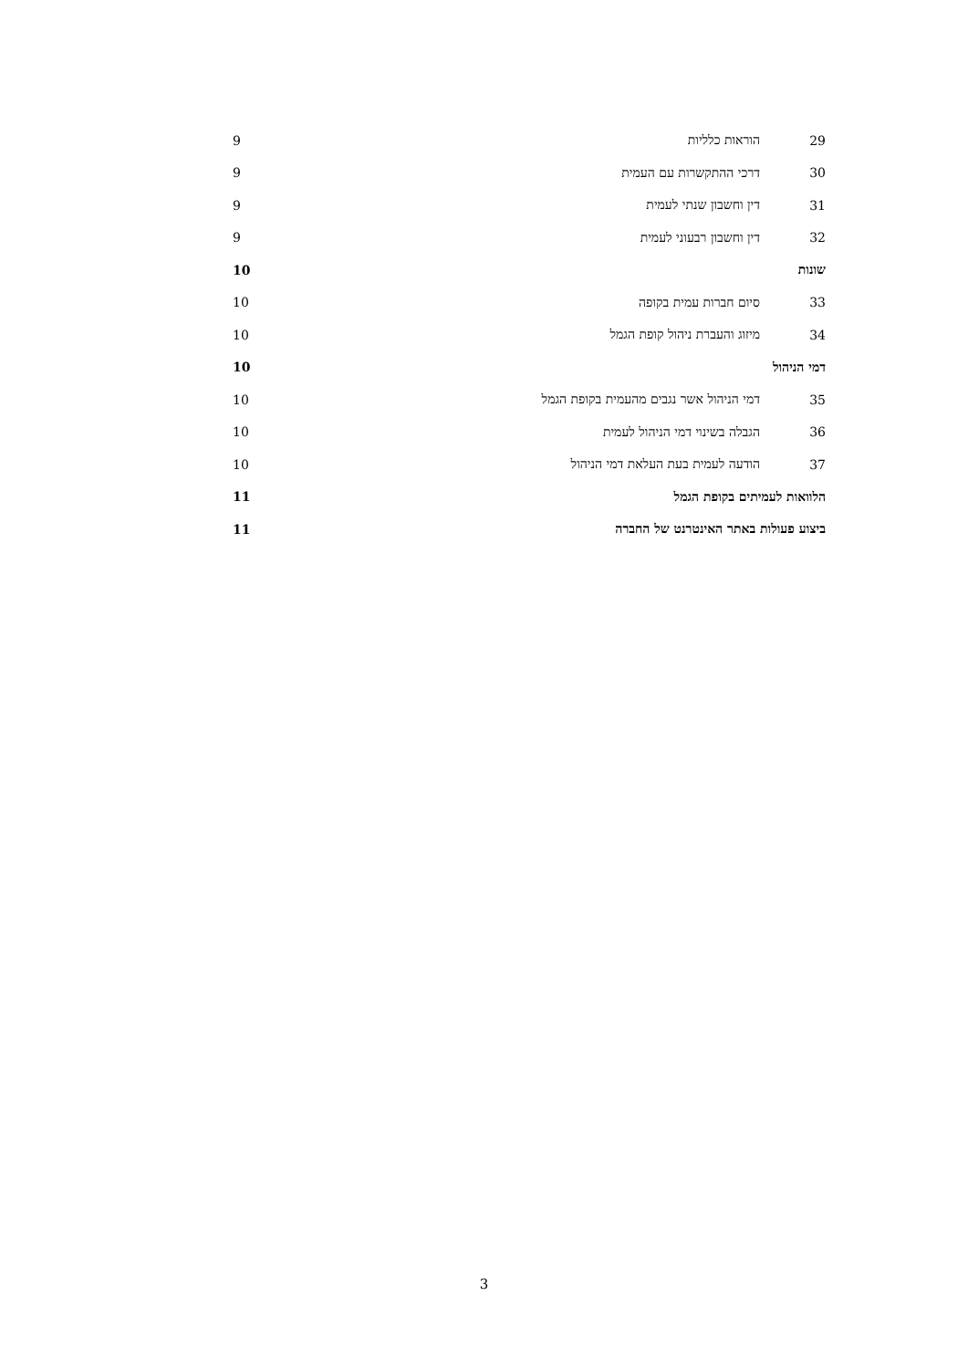29 הוראות כלליות 9
30 דרכי ההתקשרות עם העמית 9
31 דין וחשבון שנתי לעמית 9
32 דין וחשבון רבעוני לעמית 9
שונות 10
33 סיום חברות עמית בקופה 10
34 מיזוג והעברת ניהול קופת הגמל 10
דמי הניהול 10
35 דמי הניהול אשר נגבים מהעמית בקופת הגמל 10
36 הגבלה בשינוי דמי הניהול לעמית 10
37 הודעה לעמית בעת העלאת דמי הניהול 10
הלוואות לעמיתים בקופת הגמל 11
ביצוע פעולות באתר האינטרנט של החברה 11
3